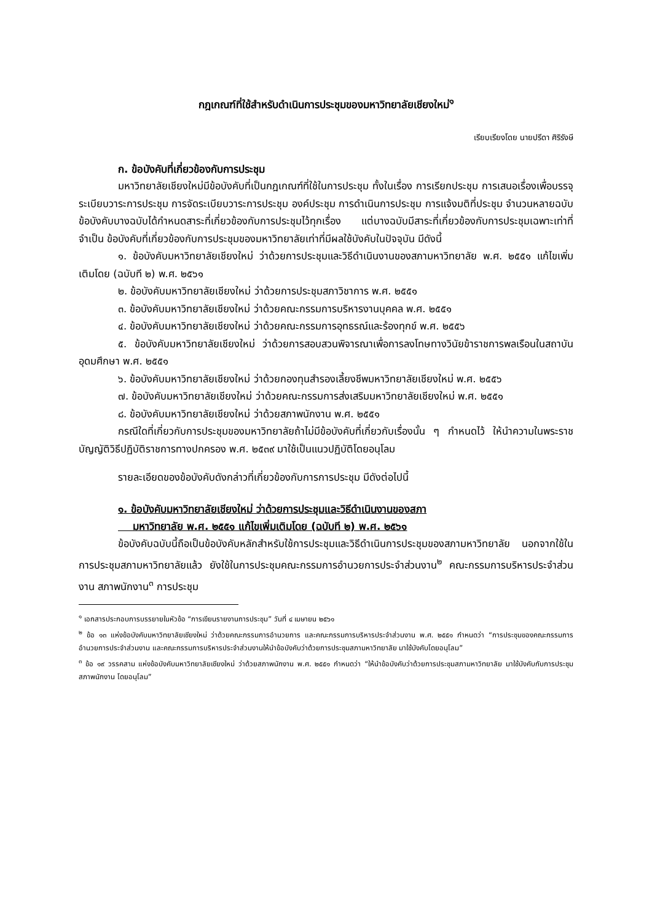กฎเกณฑ์ที่ใช้สำหรับดำเนินการประชุมของมหาวิทยาลัยเชียงใหม่<sup>๑</sup>
เรียบเรียงโดย นายปรีดา ศิริรังษี
ก. ข้อบังคับที่เกี่ยวข้องกับการประชุม
มหาวิทยาลัยเชียงใหม่มีข้อบังคับที่เป็นกฎเกณฑ์ที่ใช้ในการประชุม ทั้งในเรื่อง การเรียกประชุม การเสนอเรื่องเพื่อบรรจุระเบียบวาระการประชุม การจัดระเบียบวาระการประชุม องค์ประชุม การดำเนินการประชุม การแจ้งมติที่ประชุม จำนวนหลายฉบับ ข้อบังคับบางฉบับได้กำหนดสาระที่เกี่ยวข้องกับการประชุมไว้ทุกเรื่อง แต่บางฉบับมีสาระที่เกี่ยวข้องกับการประชุมเฉพาะเท่าที่จำเป็น ข้อบังคับที่เกี่ยวข้องกับการประชุมของมหาวิทยาลัยเท่าที่มีผลใช้บังคับในปัจจุบัน มีดังนี้
๑. ข้อบังคับมหาวิทยาลัยเชียงใหม่ ว่าด้วยการประชุมและวิธีดำเนินงานของสภามหาวิทยาลัย พ.ศ. ๒๕๕๑ แก้ไขเพิ่มเติมโดย (ฉบับที ๒) พ.ศ. ๒๕๖๑
๒. ข้อบังคับมหาวิทยาลัยเชียงใหม่ ว่าด้วยการประชุมสภาวิชาการ พ.ศ. ๒๕๕๑
๓. ข้อบังคับมหาวิทยาลัยเชียงใหม่ ว่าด้วยคณะกรรมการบริหารงานบุคคล พ.ศ. ๒๕๕๑
๔. ข้อบังคับมหาวิทยาลัยเชียงใหม่ ว่าด้วยคณะกรรมการอุทธรณ์และร้องทุกข์ พ.ศ. ๒๕๕๖
๕. ข้อบังคับมหาวิทยาลัยเชียงใหม่ ว่าด้วยการสอบสวนพิจารณาเพื่อการลงโทษทางวินัยข้าราชการพลเรือนในสถาบันอุดมศึกษา พ.ศ. ๒๕๕๑
๖. ข้อบังคับมหาวิทยาลัยเชียงใหม่ ว่าด้วยกองทุนสำรองเลี้ยงชีพมหาวิทยาลัยเชียงใหม่ พ.ศ. ๒๕๕๖
๗. ข้อบังคับมหาวิทยาลัยเชียงใหม่ ว่าด้วยคณะกรรมการส่งเสริมมหาวิทยาลัยเชียงใหม่ พ.ศ. ๒๕๕๑
๘. ข้อบังคับมหาวิทยาลัยเชียงใหม่ ว่าด้วยสภาพนักงาน พ.ศ. ๒๕๕๑
กรณีใดที่เกี่ยวกับการประชุมของมหาวิทยาลัยถ้าไม่มีข้อบังคับที่เกี่ยวกับเรื่องนั้น ๆ กำหนดไว้ ให้นำความในพระราชบัญญัติวิธีปฏิบัติราชการทางปกครอง พ.ศ. ๒๕๓๙ มาใช้เป็นแนวปฏิบัติโดยอนุโลม
รายละเอียดของข้อบังคับดังกล่าวที่เกี่ยวข้องกับการการประชุม มีดังต่อไปนี้
๑. ข้อบังคับมหาวิทยาลัยเชียงใหม่ ว่าด้วยการประชุมและวิธีดำเนินงานของสภา
มหาวิทยาลัย พ.ศ. ๒๕๕๑ แก้ไขเพิ่มเติมโดย (ฉบับที ๒) พ.ศ. ๒๕๖๑
ข้อบังคับฉบับนี้ถือเป็นข้อบังคับหลักสำหรับใช้การประชุมและวิธีดำเนินการประชุมของสภามหาวิทยาลัย นอกจากใช้ในการประชุมสภามหาวิทยาลัยแล้ว ยังใช้ในการประชุมคณะกรรมการอำนวยการประจำส่วนงาน<sup>๒</sup> คณะกรรมการบริหารประจำส่วนงาน สภาพนักงาน<sup>๓</sup> การประชุม
<sup>๑</sup> เอกสารประกอบการบรรยายในหัวข้อ “การเขียนรายงานการประชุม” วันที่ ๔ เมษายน ๒๕๖๑
<sup>๒</sup> ข้อ ๑๓ แห่งข้อบังคับมหาวิทยาลัยเชียงใหม่ ว่าด้วยคณะกรรมการอำนวยการ และคณะกรรมการบริหารประจำส่วนงาน พ.ศ. ๒๕๕๑ กำหนดว่า “การประชุมของคณะกรรมการอำนวยการประจำส่วนงาน และคณะกรรมการบริหารประจำส่วนงานให้นำข้อบังคับว่าด้วยการประชุมสภามหาวิทยาลัย มาใช้บังคับโดยอนุโลม”
<sup>๓</sup> ข้อ ๑๙ วรรคสาม แห่งข้อบังคับมหาวิทยาลัยเชียงใหม่ ว่าด้วยสภาพนักงาน พ.ศ. ๒๕๕๑ กำหนดว่า “ให้นำข้อบังคับว่าด้วยการประชุมสภามหาวิทยาลัย มาใช้บังคับกับการประชุมสภาพนักงาน โดยอนุโลม”